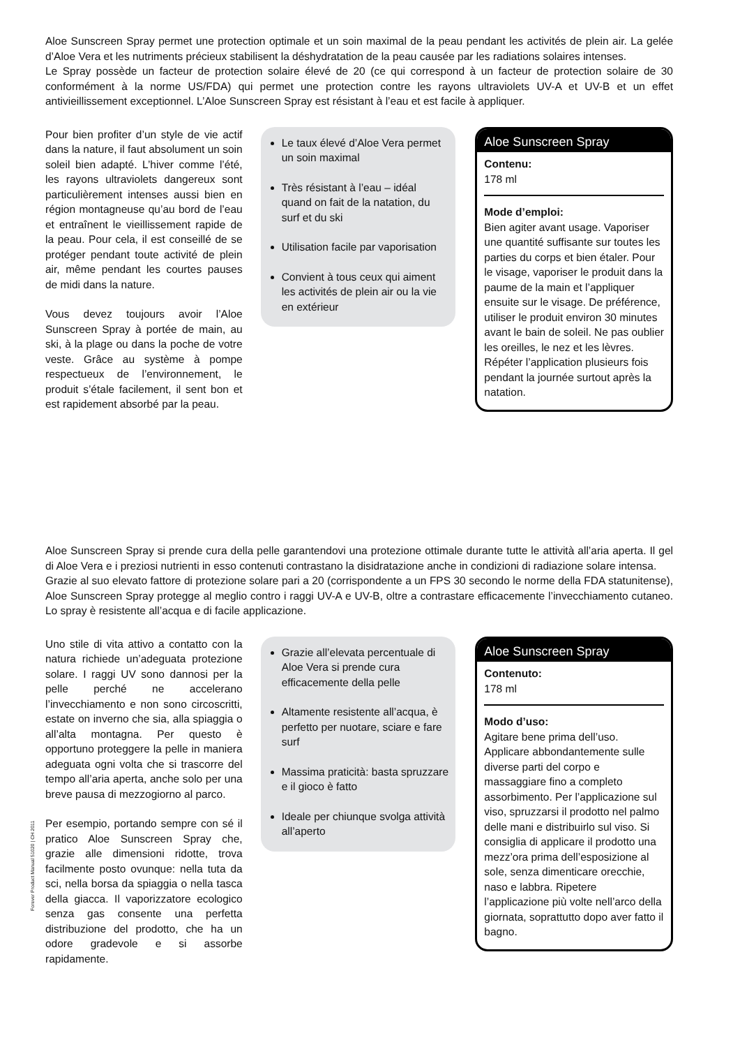Aloe Sunscreen Spray permet une protection optimale et un soin maximal de la peau pendant les activités de plein air. La gelée d’Aloe Vera et les nutriments précieux stabilisent la déshydratation de la peau causée par les radiations solaires intenses.
Le Spray possède un facteur de protection solaire élevé de 20 (ce qui correspond à un facteur de protection solaire de 30 conformément à la norme US/FDA) qui permet une protection contre les rayons ultraviolets UV-A et UV-B et un effet antivieillissement exceptionnel. L’Aloe Sunscreen Spray est résistant à l’eau et est facile à appliquer.
Pour bien profiter d’un style de vie actif dans la nature, il faut absolument un soin soleil bien adapté. L’hiver comme l’été, les rayons ultraviolets dangereux sont particulièrement intenses aussi bien en région montagneuse qu’au bord de l’eau et entraînent le vieillissement rapide de la peau. Pour cela, il est conseillé de se protéger pendant toute activité de plein air, même pendant les courtes pauses de midi dans la nature.
Vous devez toujours avoir l’Aloe Sunscreen Spray à portée de main, au ski, à la plage ou dans la poche de votre veste. Grâce au système à pompe respectueux de l’environnement, le produit s’étale facilement, il sent bon et est rapidement absorbé par la peau.
Le taux élevé d’Aloe Vera permet un soin maximal
Très résistant à l’eau – idéal quand on fait de la natation, du surf et du ski
Utilisation facile par vaporisation
Convient à tous ceux qui aiment les activités de plein air ou la vie en extérieur
Aloe Sunscreen Spray
Contenu:
178 ml
Mode d’emploi:
Bien agiter avant usage. Vaporiser une quantité suffisante sur toutes les parties du corps et bien étaler. Pour le visage, vaporiser le produit dans la paume de la main et l’appliquer ensuite sur le visage. De préférence, utiliser le produit environ 30 minutes avant le bain de soleil. Ne pas oublier les oreilles, le nez et les lèvres. Répéter l’application plusieurs fois pendant la journée surtout après la natation.
Aloe Sunscreen Spray si prende cura della pelle garantendovi una protezione ottimale durante tutte le attività all’aria aperta. Il gel di Aloe Vera e i preziosi nutrienti in esso contenuti contrastano la disidratazione anche in condizioni di radiazione solare intensa.
Grazie al suo elevato fattore di protezione solare pari a 20 (corrispondente a un FPS 30 secondo le norme della FDA statunitense), Aloe Sunscreen Spray protegge al meglio contro i raggi UV-A e UV-B, oltre a contrastare efficacemente l’invecchiamento cutaneo. Lo spray è resistente all’acqua e di facile applicazione.
Uno stile di vita attivo a contatto con la natura richiede un’adeguata protezione solare. I raggi UV sono dannosi per la pelle perché ne accelerano l’invecchiamento e non sono circoscritti, estate on inverno che sia, alla spiaggia o all’alta montagna. Per questo è opportuno proteggere la pelle in maniera adeguata ogni volta che si trascorre del tempo all’aria aperta, anche solo per una breve pausa di mezzogiorno al parco.
Per esempio, portando sempre con sé il pratico Aloe Sunscreen Spray che, grazie alle dimensioni ridotte, trova facilmente posto ovunque: nella tuta da sci, nella borsa da spiaggia o nella tasca della giacca. Il vaporizzatore ecologico senza gas consente una perfetta distribuzione del prodotto, che ha un odore gradevole e si assorbe rapidamente.
Grazie all’elevata percentuale di Aloe Vera si prende cura efficacemente della pelle
Altamente resistente all’acqua, è perfetto per nuotare, sciare e fare surf
Massima praticità: basta spruzzare e il gioco è fatto
Ideale per chiunque svolga attività all’aperto
Aloe Sunscreen Spray
Contenuto:
178 ml
Modo d’uso:
Agitare bene prima dell’uso. Applicare abbondantemente sulle diverse parti del corpo e massaggiare fino a completo assorbimento. Per l’applicazione sul viso, spruzzarsi il prodotto nel palmo delle mani e distribuirlo sul viso. Si consiglia di applicare il prodotto una mezz’ora prima dell’esposizione al sole, senza dimenticare orecchie, naso e labbra. Ripetere l’applicazione più volte nell’arco della giornata, soprattutto dopo aver fatto il bagno.
Forever Product Manual 51020 | CH 2011